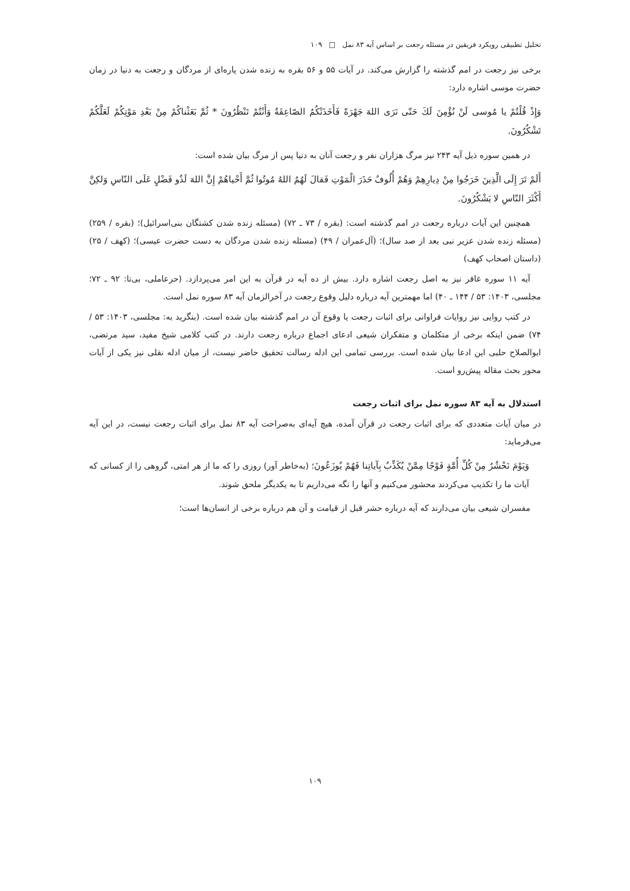تحلیل تطبیقی رویکرد فریقین در مسئله رجعت بر اساس آیه ۸۳ نمل □ ۱۰۹
برخی نیز رجعت در امم گذشته را گزارش می‌کند. در آیات ۵۵ و ۵۶ بقره به زنده شدن پاره‌ای از مردگان و رجعت به دنیا در زمان حضرت موسی اشاره دارد:
وَإِذْ قُلْتُمْ يا مُوسى لَنْ نُؤْمِنَ لَكَ حَتّى نَرَى اللهَ جَهْرَةً فَأَخَذَتْكُمُ الصّاعِقَةُ وَأَنْتُمْ تَنْظُرُونَ * ثُمَّ بَعَثْناكُمْ مِنْ بَعْدِ مَوْتِكُمْ لَعَلَّكُمْ تَشْكُرُونَ.
در همین سوره ذیل آیه ۲۴۳ نیز مرگ هزاران نفر و رجعت آنان به دنیا پس از مرگ بیان شده است:
أَلَمْ تَرَ إِلَى الَّذِينَ خَرَجُوا مِنْ دِيارِهِمْ وَهُمْ أُلُوفٌ حَذَرَ الْمَوْتِ فَقالَ لَهُمُ اللهُ مُوتُوا ثُمَّ أَحْياهُمْ إِنَّ اللهَ لَذُو فَضْلٍ عَلَى النّاسِ وَلكِنَّ أَكْثَرَ النّاسِ لا يَشْكُرُونَ.
همچنین این آیات درباره رجعت در امم گذشته است: (بقره / ۷۳ ـ ۷۲) (مسئله زنده شدن کشتگان بنی‌اسرائیل)؛ (بقره / ۲۵۹) (مسئله زنده شدن عزیر نبی بعد از صد سال)؛ (آل‌عمران / ۴۹) (مسئله زنده شدن مردگان به دست حضرت عیسی)؛ (کهف / ۲۵) (داستان اصحاب کهف)
آیه ۱۱ سوره غافر نیز به اصل رجعت اشاره دارد. بیش از ده آیه در قرآن به این امر می‌پردازد. (حرعاملی، بی‌تا: ۹۲ ـ ۷۲؛ مجلسی، ۱۴۰۳: ۵۳ / ۱۴۴ ـ ۴۰) اما مهمترین آیه درباره دلیل وقوع رجعت در آخرالزمان آیه ۸۳ سوره نمل است.
در کتب روایی نیز روایات فراوانی برای اثبات رجعت یا وقوع آن در امم گذشته بیان شده است. (بنگرید به: مجلسی، ۱۴۰۳: ۵۳ / ۷۴) ضمن اینکه برخی از متکلمان و متفکران شیعی ادعای اجماع درباره رجعت دارند. در کتب کلامی شیخ مفید، سید مرتضی، ابوالصلاح حلبی این ادعا بیان شده است. بررسی تمامی این ادله رسالت تحقیق حاضر نیست، از میان ادله نقلی نیز یکی از آیات محور بحث مقاله پیش‌رو است.
استدلال به آیه ۸۳ سوره نمل برای اثبات رجعت
در میان آیات متعددی که برای اثبات رجعت در قرآن آمده، هیچ آیه‌ای به‌صراحت آیه ۸۳ نمل برای اثبات رجعت نیست، در این آیه می‌فرماید:
وَيَوْمَ نَحْشُرُ مِنْ كُلِّ أُمَّةٍ فَوْجًا مِمَّنْ يُكَذِّبُ بِآياتِنا فَهُمْ يُوزَعُونَ؛ (به‌خاطر آور) روزی را که ما از هر امتی، گروهی را از کسانی که آیات ما را تکذیب می‌کردند محشور می‌کنیم و آنها را نگه می‌داریم تا به یکدیگر ملحق شوند.
مفسران شیعی بیان می‌دارند که آیه درباره حشر قبل از قیامت و آن هم درباره برخی از انسان‌ها است؛
۱۰۹